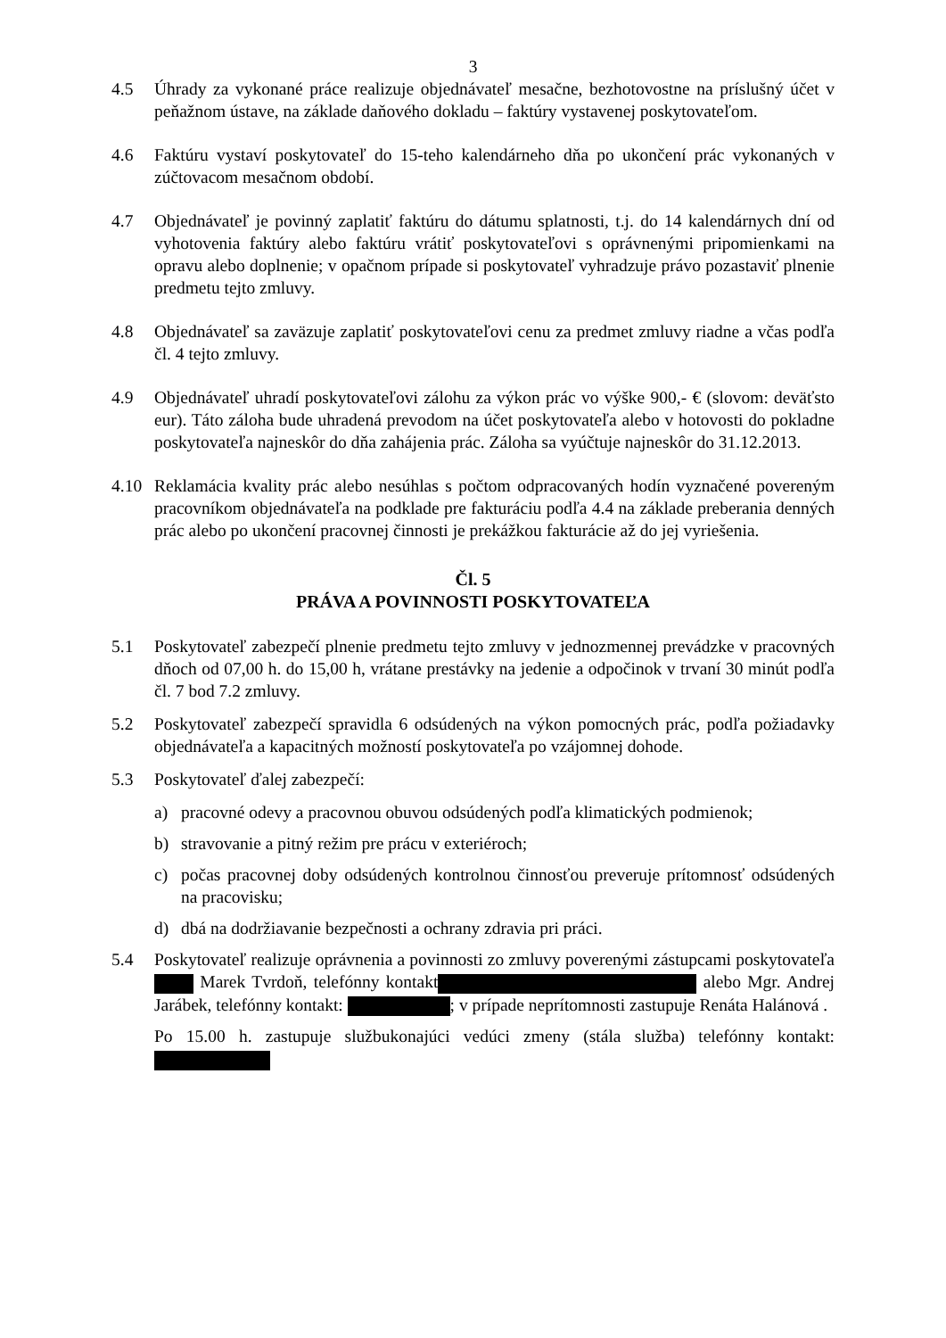3
4.5 Úhrady za vykonané práce realizuje objednávateľ mesačne, bezhotovostne na príslušný účet v peňažnom ústave, na základe daňového dokladu – faktúry vystavenej poskytovateľom.
4.6 Faktúru vystaví poskytovateľ do 15-teho kalendárneho dňa po ukončení prác vykonaných v zúčtovacom mesačnom období.
4.7 Objednávateľ je povinný zaplatiť faktúru do dátumu splatnosti, t.j. do 14 kalendárnych dní od vyhotovenia faktúry alebo faktúru vrátiť poskytovateľovi s oprávnenými pripomienkami na opravu alebo doplnenie; v opačnom prípade si poskytovateľ vyhradzuje právo pozastaviť plnenie predmetu tejto zmluvy.
4.8 Objednávateľ sa zaväzuje zaplatiť poskytovateľovi cenu za predmet zmluvy riadne a včas podľa čl. 4 tejto zmluvy.
4.9 Objednávateľ uhradí poskytovateľovi zálohu za výkon prác vo výške 900,- € (slovom: deväťsto eur). Táto záloha bude uhradená prevodom na účet poskytovateľa alebo v hotovosti do pokladne poskytovateľa najneskôr do dňa zahájenia prác. Záloha sa vyúčtuje najneskôr do 31.12.2013.
4.10 Reklamácia kvality prác alebo nesúhlas s počtom odpracovaných hodín vyznačené povereným pracovníkom objednávateľa na podklade pre fakturáciu podľa 4.4 na základe preberania denných prác alebo po ukončení pracovnej činnosti je prekážkou fakturácie až do jej vyriešenia.
Čl. 5
PRÁVA A POVINNOSTI POSKYTOVATEĽA
5.1 Poskytovateľ zabezpečí plnenie predmetu tejto zmluvy v jednozmennej prevádzke v pracovných dňoch od 07,00 h. do 15,00 h, vrátane prestávky na jedenie a odpočinok v trvaní 30 minút podľa čl. 7 bod 7.2 zmluvy.
5.2 Poskytovateľ zabezpečí spravidla 6 odsúdených na výkon pomocných prác, podľa požiadavky objednávateľa a kapacitných možností poskytovateľa po vzájomnej dohode.
5.3 Poskytovateľ ďalej zabezpečí:
a) pracovné odevy a pracovnou obuvou odsúdených podľa klimatických podmienok;
b) stravovanie a pitný režim pre prácu v exteriéroch;
c) počas pracovnej doby odsúdených kontrolnou činnosťou preveruje prítomnosť odsúdených na pracovisku;
d) dbá na dodržiavanie bezpečnosti a ochrany zdravia pri práci.
5.4 Poskytovateľ realizuje oprávnenia a povinnosti zo zmluvy poverenými zástupcami poskytovateľa Marek Tvrdoň, telefónny kontakt alebo Mgr. Andrej Jarábek, telefónny kontakt: ; v prípade neprítomnosti zastupuje Renáta Halánová .
Po 15.00 h. zastupuje službukonajúci vedúci zmeny (stála služba) telefónny kontakt: